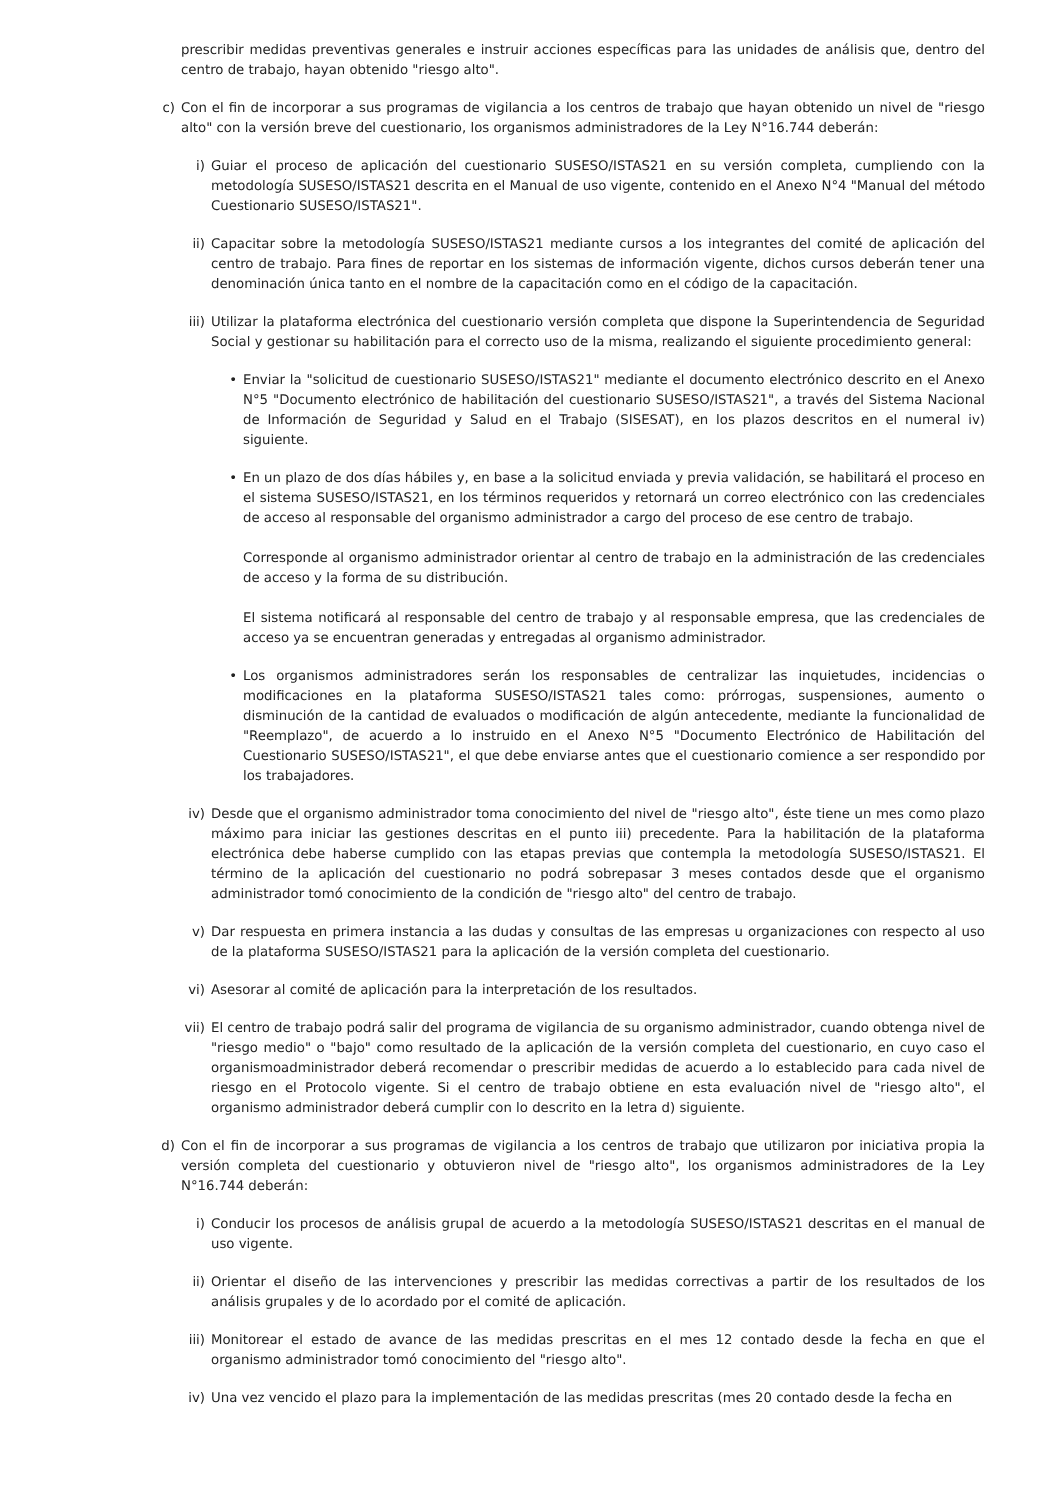prescribir medidas preventivas generales e instruir acciones específicas para las unidades de análisis que, dentro del centro de trabajo, hayan obtenido "riesgo alto".
c) Con el fin de incorporar a sus programas de vigilancia a los centros de trabajo que hayan obtenido un nivel de "riesgo alto" con la versión breve del cuestionario, los organismos administradores de la Ley N°16.744 deberán:
i) Guiar el proceso de aplicación del cuestionario SUSESO/ISTAS21 en su versión completa, cumpliendo con la metodología SUSESO/ISTAS21 descrita en el Manual de uso vigente, contenido en el Anexo N°4 "Manual del método Cuestionario SUSESO/ISTAS21".
ii) Capacitar sobre la metodología SUSESO/ISTAS21 mediante cursos a los integrantes del comité de aplicación del centro de trabajo. Para fines de reportar en los sistemas de información vigente, dichos cursos deberán tener una denominación única tanto en el nombre de la capacitación como en el código de la capacitación.
iii) Utilizar la plataforma electrónica del cuestionario versión completa que dispone la Superintendencia de Seguridad Social y gestionar su habilitación para el correcto uso de la misma, realizando el siguiente procedimiento general:
• Enviar la "solicitud de cuestionario SUSESO/ISTAS21" mediante el documento electrónico descrito en el Anexo N°5 "Documento electrónico de habilitación del cuestionario SUSESO/ISTAS21", a través del Sistema Nacional de Información de Seguridad y Salud en el Trabajo (SISESAT), en los plazos descritos en el numeral iv) siguiente.
• En un plazo de dos días hábiles y, en base a la solicitud enviada y previa validación, se habilitará el proceso en el sistema SUSESO/ISTAS21, en los términos requeridos y retornará un correo electrónico con las credenciales de acceso al responsable del organismo administrador a cargo del proceso de ese centro de trabajo.
Corresponde al organismo administrador orientar al centro de trabajo en la administración de las credenciales de acceso y la forma de su distribución.
El sistema notificará al responsable del centro de trabajo y al responsable empresa, que las credenciales de acceso ya se encuentran generadas y entregadas al organismo administrador.
• Los organismos administradores serán los responsables de centralizar las inquietudes, incidencias o modificaciones en la plataforma SUSESO/ISTAS21 tales como: prórrogas, suspensiones, aumento o disminución de la cantidad de evaluados o modificación de algún antecedente, mediante la funcionalidad de "Reemplazo", de acuerdo a lo instruido en el Anexo N°5 "Documento Electrónico de Habilitación del Cuestionario SUSESO/ISTAS21", el que debe enviarse antes que el cuestionario comience a ser respondido por los trabajadores.
iv) Desde que el organismo administrador toma conocimiento del nivel de "riesgo alto", éste tiene un mes como plazo máximo para iniciar las gestiones descritas en el punto iii) precedente. Para la habilitación de la plataforma electrónica debe haberse cumplido con las etapas previas que contempla la metodología SUSESO/ISTAS21. El término de la aplicación del cuestionario no podrá sobrepasar 3 meses contados desde que el organismo administrador tomó conocimiento de la condición de "riesgo alto" del centro de trabajo.
v) Dar respuesta en primera instancia a las dudas y consultas de las empresas u organizaciones con respecto al uso de la plataforma SUSESO/ISTAS21 para la aplicación de la versión completa del cuestionario.
vi) Asesorar al comité de aplicación para la interpretación de los resultados.
vii) El centro de trabajo podrá salir del programa de vigilancia de su organismo administrador, cuando obtenga nivel de "riesgo medio" o "bajo" como resultado de la aplicación de la versión completa del cuestionario, en cuyo caso el organismoadministrador deberá recomendar o prescribir medidas de acuerdo a lo establecido para cada nivel de riesgo en el Protocolo vigente. Si el centro de trabajo obtiene en esta evaluación nivel de "riesgo alto", el organismo administrador deberá cumplir con lo descrito en la letra d) siguiente.
d) Con el fin de incorporar a sus programas de vigilancia a los centros de trabajo que utilizaron por iniciativa propia la versión completa del cuestionario y obtuvieron nivel de "riesgo alto", los organismos administradores de la Ley N°16.744 deberán:
i) Conducir los procesos de análisis grupal de acuerdo a la metodología SUSESO/ISTAS21 descritas en el manual de uso vigente.
ii) Orientar el diseño de las intervenciones y prescribir las medidas correctivas a partir de los resultados de los análisis grupales y de lo acordado por el comité de aplicación.
iii) Monitorear el estado de avance de las medidas prescritas en el mes 12 contado desde la fecha en que el organismo administrador tomó conocimiento del "riesgo alto".
iv) Una vez vencido el plazo para la implementación de las medidas prescritas (mes 20 contado desde la fecha en